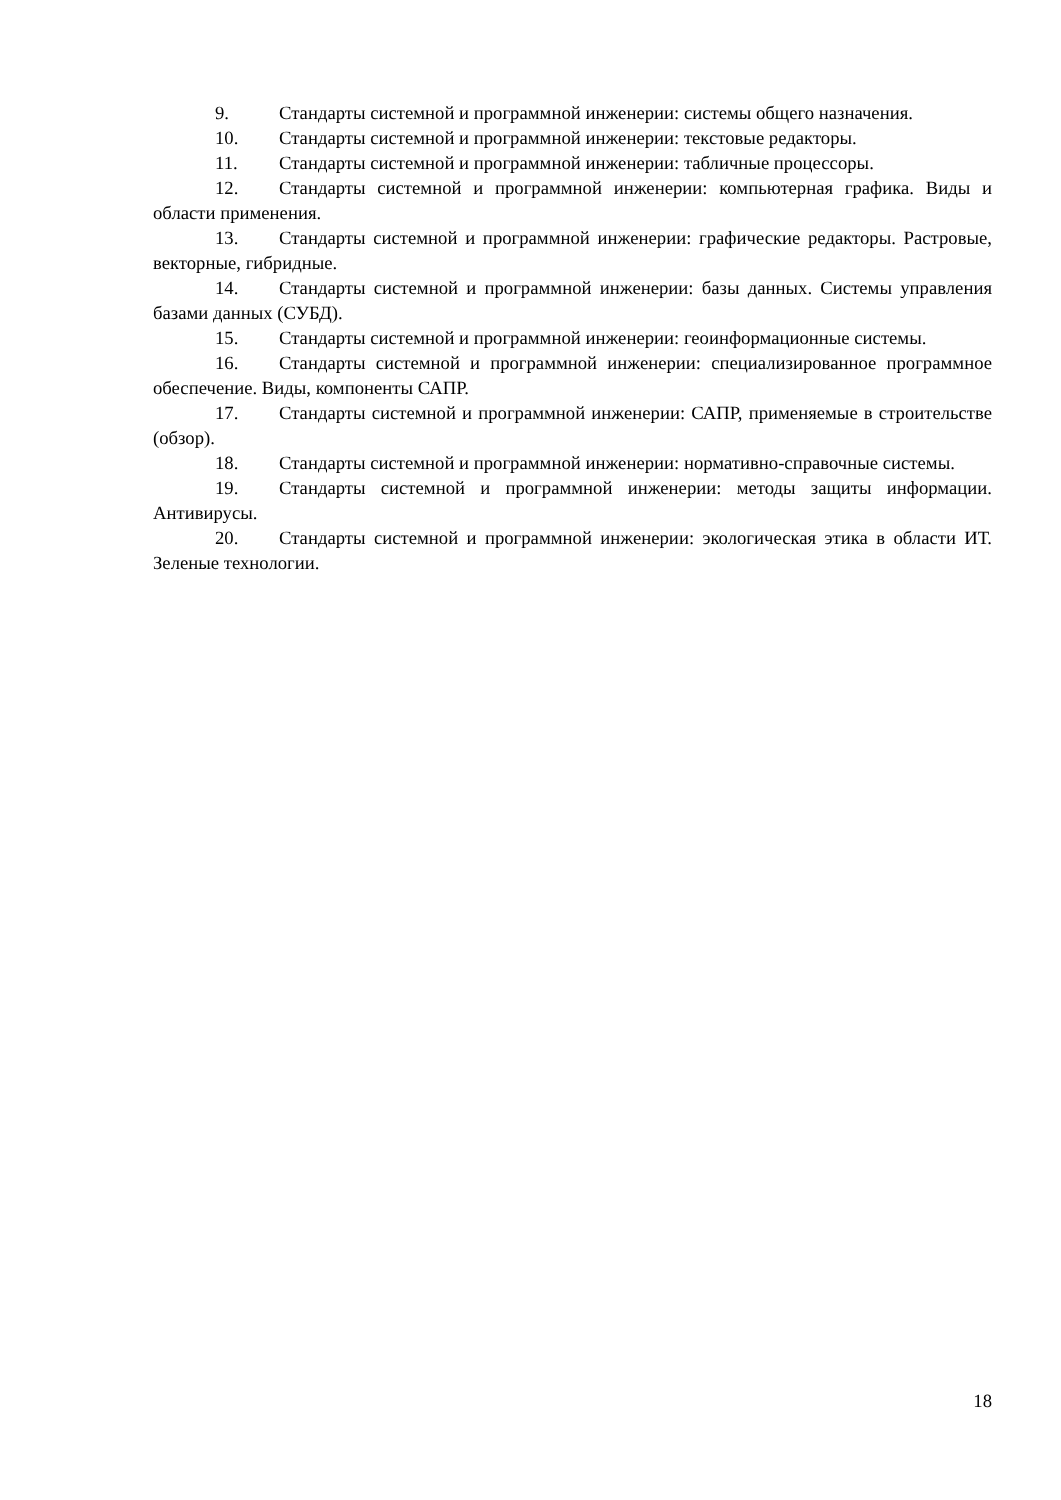9. Стандарты системной и программной инженерии: системы общего назначения.
10. Стандарты системной и программной инженерии: текстовые редакторы.
11. Стандарты системной и программной инженерии: табличные процессоры.
12. Стандарты системной и программной инженерии: компьютерная графика. Виды и области применения.
13. Стандарты системной и программной инженерии: графические редакторы. Растровые, векторные, гибридные.
14. Стандарты системной и программной инженерии: базы данных. Системы управления базами данных (СУБД).
15. Стандарты системной и программной инженерии: геоинформационные системы.
16. Стандарты системной и программной инженерии: специализированное программное обеспечение. Виды, компоненты САПР.
17. Стандарты системной и программной инженерии: САПР, применяемые в строительстве (обзор).
18. Стандарты системной и программной инженерии: нормативно-справочные системы.
19. Стандарты системной и программной инженерии: методы защиты информации. Антивирусы.
20. Стандарты системной и программной инженерии: экологическая этика в области ИТ. Зеленые технологии.
18